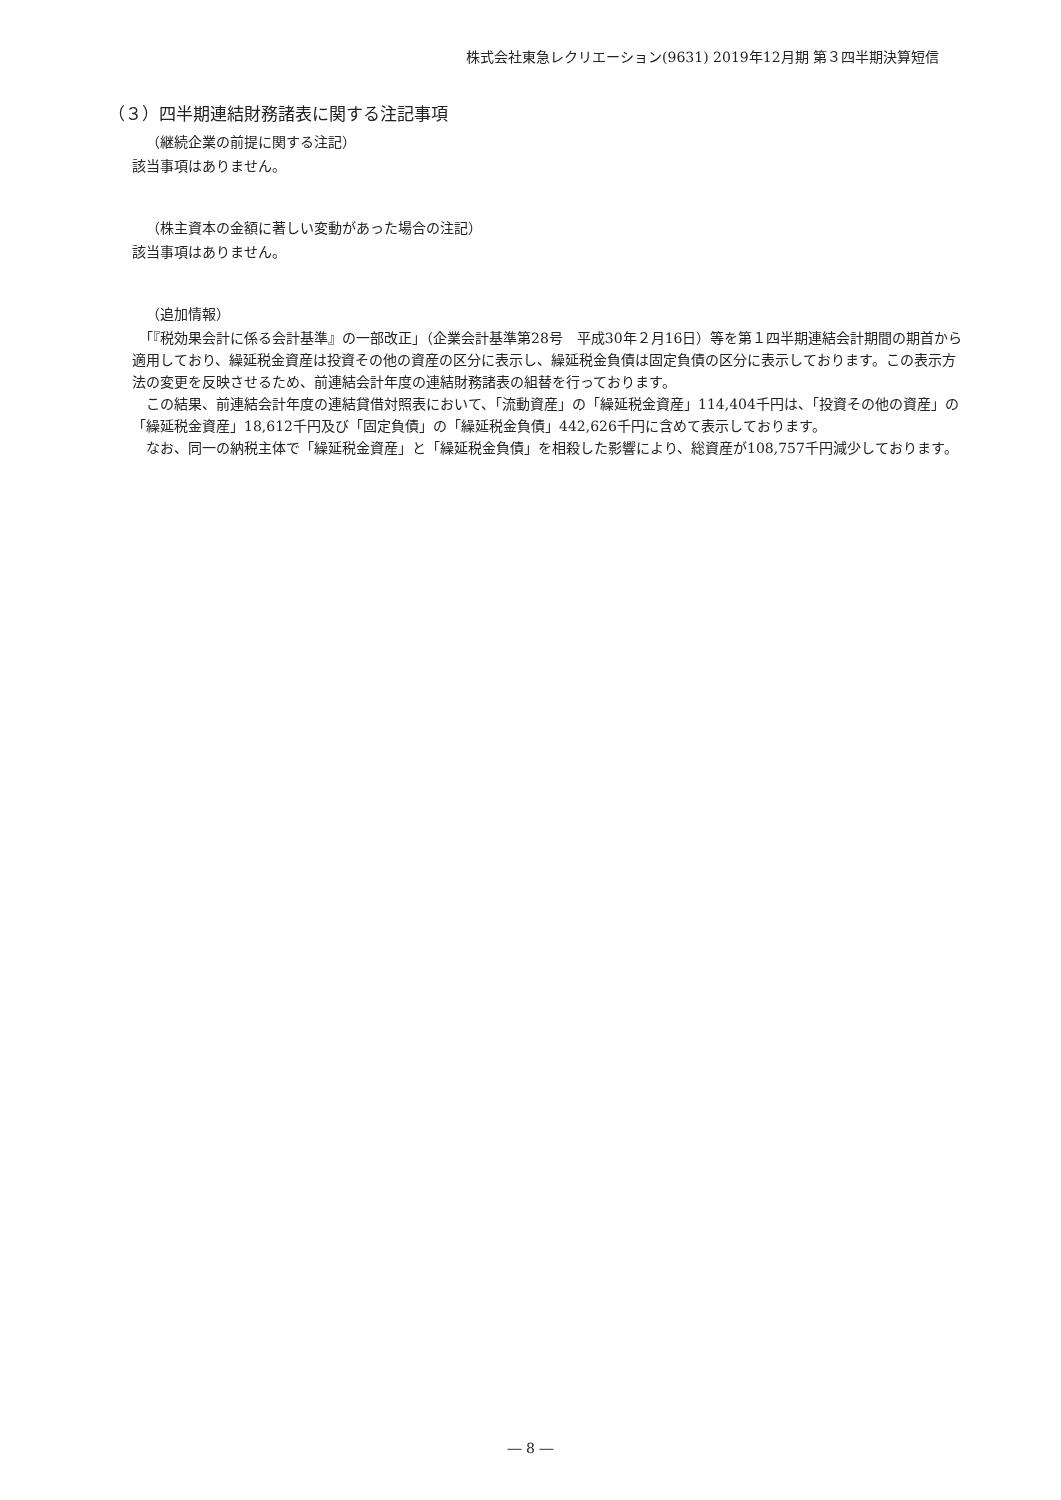株式会社東急レクリエーション(9631) 2019年12月期 第３四半期決算短信
（３）四半期連結財務諸表に関する注記事項
（継続企業の前提に関する注記）
該当事項はありません。
（株主資本の金額に著しい変動があった場合の注記）
該当事項はありません。
（追加情報）
　「『税効果会計に係る会計基準』の一部改正」（企業会計基準第28号　平成30年２月16日）等を第１四半期連結会計期間の期首から適用しており、繰延税金資産は投資その他の資産の区分に表示し、繰延税金負債は固定負債の区分に表示しております。この表示方法の変更を反映させるため、前連結会計年度の連結財務諸表の組替を行っております。
　この結果、前連結会計年度の連結貸借対照表において、「流動資産」の「繰延税金資産」114,404千円は、「投資その他の資産」の「繰延税金資産」18,612千円及び「固定負債」の「繰延税金負債」442,626千円に含めて表示しております。
　なお、同一の納税主体で「繰延税金資産」と「繰延税金負債」を相殺した影響により、総資産が108,757千円減少しております。
― 8 ―